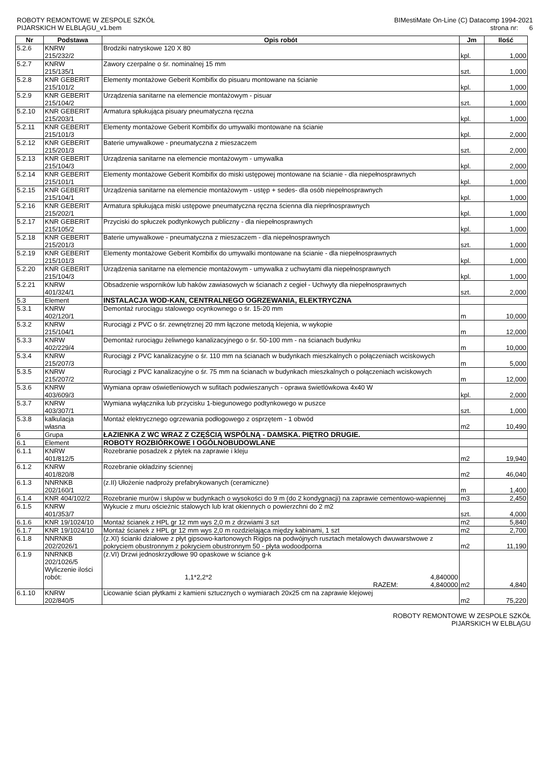ROBOTY REMONTOWE W ZESPOLE SZKÓŁ
PIJARSKICH W ELBLĄGU_v1.bem
BIMestiMate On-Line (C) Datacomp 1994-2021
strona nr: 6
| Nr | Podstawa | Opis robót | Jm | Ilość |
| --- | --- | --- | --- | --- |
| 5.2.6 | KNRW 215/232/2 | Brodziki natryskowe 120 X 80 | kpl. | 1,000 |
| 5.2.7 | KNRW 215/135/1 | Zawory czerpalne o śr. nominalnej 15 mm | szt. | 1,000 |
| 5.2.8 | KNR GEBERIT 215/101/2 | Elementy montażowe Geberit Kombifix do pisuaru montowane na ścianie | kpl. | 1,000 |
| 5.2.9 | KNR GEBERIT 215/104/2 | Urządzenia sanitarne na elemencie montażowym - pisuar | szt. | 1,000 |
| 5.2.10 | KNR GEBERIT 215/203/1 | Armatura spłukująca pisuary pneumatyczna ręczna | kpl. | 1,000 |
| 5.2.11 | KNR GEBERIT 215/101/3 | Elementy montażowe Geberit Kombifix do umywalki montowane na ścianie | kpl. | 2,000 |
| 5.2.12 | KNR GEBERIT 215/201/3 | Baterie umywalkowe - pneumatyczna z mieszaczem | szt. | 2,000 |
| 5.2.13 | KNR GEBERIT 215/104/3 | Urządzenia sanitarne na elemencie montażowym - umywalka | kpl. | 2,000 |
| 5.2.14 | KNR GEBERIT 215/101/1 | Elementy montażowe Geberit Kombifix do miski ustępowej montowane na ścianie - dla niepełnosprawnych | kpl. | 1,000 |
| 5.2.15 | KNR GEBERIT 215/104/1 | Urządzenia sanitarne na elemencie montażowym - ustęp + sedes- dla osób niepełnosprawnych | kpl. | 1,000 |
| 5.2.16 | KNR GEBERIT 215/202/1 | Armatura spłukująca miski ustępowe pneumatyczna ręczna ścienna dla nieprłnosprawnych | kpl. | 1,000 |
| 5.2.17 | KNR GEBERIT 215/105/2 | Przyciski do spłuczek podtynkowych publiczny - dla niepełnosprawnych | kpl. | 1,000 |
| 5.2.18 | KNR GEBERIT 215/201/3 | Baterie umywalkowe - pneumatyczna z mieszaczem - dla niepełnosprawnych | szt. | 1,000 |
| 5.2.19 | KNR GEBERIT 215/101/3 | Elementy montażowe Geberit Kombifix do umywalki montowane na ścianie - dla niepełnosprawnych | kpl. | 1,000 |
| 5.2.20 | KNR GEBERIT 215/104/3 | Urządzenia sanitarne na elemencie montażowym - umywalka z uchwytami dla niepełnosprawnych | kpl. | 1,000 |
| 5.2.21 | KNRW 401/324/1 | Obsadzenie wsporników lub haków zawiasowych w ścianach z cegieł - Uchwyty dla niepełnosprawnych | szt. | 2,000 |
| 5.3 | Element | INSTALACJA WOD-KAN, CENTRALNEGO OGRZEWANIA, ELEKTRYCZNA | | |
| 5.3.1 | KNRW 402/120/1 | Demontaż rurociągu stalowego ocynkownego o śr. 15-20 mm | m | 10,000 |
| 5.3.2 | KNRW 215/104/1 | Rurociągi z PVC o śr. zewnętrznej 20 mm łączone metodą klejenia, w wykopie | m | 12,000 |
| 5.3.3 | KNRW 402/229/4 | Demontaż rurociągu żeliwnego kanalizacyjnego o śr. 50-100 mm - na ścianach budynku | m | 10,000 |
| 5.3.4 | KNRW 215/207/3 | Rurociągi z PVC kanalizacyjne o śr. 110 mm na ścianach w budynkach mieszkalnych o połączeniach wciskowych | m | 5,000 |
| 5.3.5 | KNRW 215/207/2 | Rurociągi z PVC kanalizacyjne o śr. 75 mm na ścianach w budynkach mieszkalnych o połączeniach wciskowych | m | 12,000 |
| 5.3.6 | KNRW 403/609/3 | Wymiana opraw oświetleniowych w sufitach podwieszanych - oprawa świetlówkowa 4x40 W | kpl. | 2,000 |
| 5.3.7 | KNRW 403/307/1 | Wymiana wyłącznika lub przycisku 1-biegunowego podtynkowego w puszce | szt. | 1,000 |
| 5.3.8 | kalkulacja własna | Montaż elektrycznego ogrzewania podłogowego z osprzętem - 1 obwód | m2 | 10,490 |
| 6 | Grupa | ŁAZIENKA Z WC WRAZ Z CZĘŚCIĄ WSPÓLNĄ - DAMSKA. PIĘTRO DRUGIE. | | |
| 6.1 | Element | ROBOTY ROZBIÓRKOWE I OGÓLNOBUDOWLANE | | |
| 6.1.1 | KNRW 401/812/5 | Rozebranie posadzek z płytek na zaprawie i kleju | m2 | 19,940 |
| 6.1.2 | KNRW 401/820/8 | Rozebranie okładziny ściennej | m2 | 46,040 |
| 6.1.3 | NNRNKB 202/160/1 | (z.II) Ułożenie nadproży prefabrykowanych (ceramiczne) | m | 1,400 |
| 6.1.4 | KNR 404/102/2 | Rozebranie murów i słupów w budynkach o wysokości do 9 m (do 2 kondygnacji) na zaprawie cementowo-wapiennej | m3 | 2,450 |
| 6.1.5 | KNRW 401/353/7 | Wykucie z muru ościeżnic stalowych lub krat okiennych o powierzchni do 2 m2 | szt. | 4,000 |
| 6.1.6 | KNR 19/1024/10 | Montaż ścianek z HPL gr 12 mm wys 2,0 m z drzwiami 3 szt | m2 | 5,840 |
| 6.1.7 | KNR 19/1024/10 | Montaż ścianek z HPL gr 12 mm wys 2,0 m rozdzielająca między kabinami, 1 szt | m2 | 2,700 |
| 6.1.8 | NNRNKB 202/2026/1 | (z.XI) ścianki działowe z płyt gipsowo-kartonowych Rigips na podwójnych rusztach metalowych dwuwarstwowe z pokryciem obustronnym z pokryciem obustronnym 50 - płyta wodoodporna | m2 | 11,190 |
| 6.1.9 | NNRNKB 202/1026/5 Wyliczenie ilości robót: | (z.VI) Drzwi jednoskrzydłowe 90 opaskowe w ściance g-k 1,1*2,2*2 4,840000 RAZEM: 4,840000 | m2 | 4,840 |
| 6.1.10 | KNRW 202/840/5 | Licowanie ścian płytkami z kamieni sztucznych o wymiarach 20x25 cm na zaprawie klejowej | m2 | 75,220 |
ROBOTY REMONTOWE W ZESPOLE SZKÓŁ
PIJARSKICH W ELBLĄGU